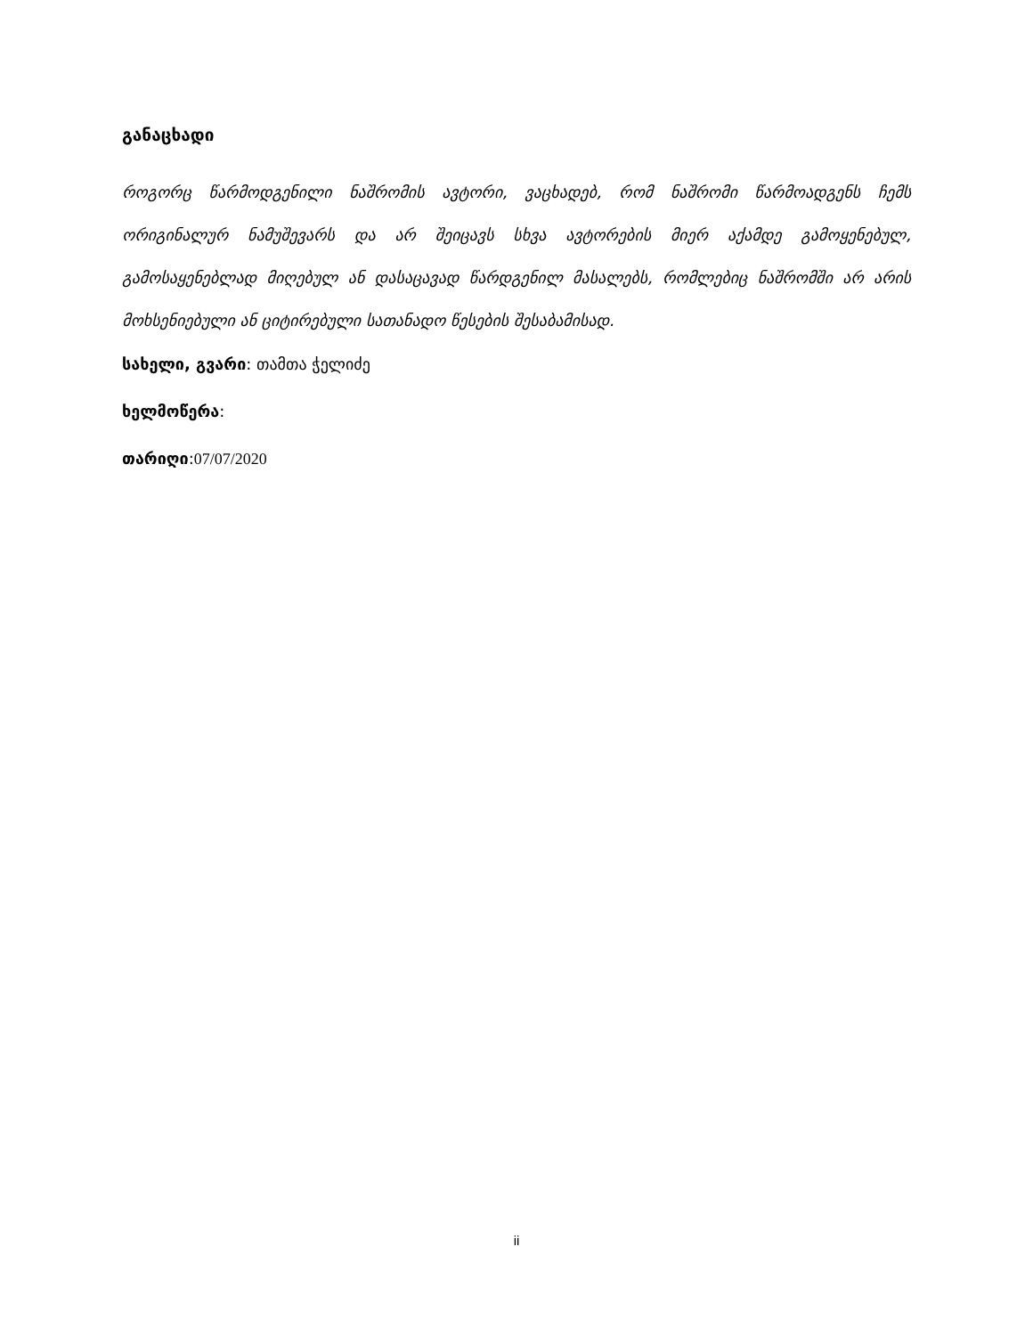განაცხადი
როგორც წარმოდგენილი ნაშრომის ავტორი, ვაცხადებ, რომ ნაშრომი წარმოადგენს ჩემს ორიგინალურ ნამუშევარს და არ შეიცავს სხვა ავტორების მიერ აქამდე გამოყენებულ, გამოსაყენებლად მიღებულ ან დასაცავად წარდგენილ მასალებს, რომლებიც ნაშრომში არ არის მოხსენიებული ან ციტირებული სათანადო წესების შესაბამისად.
სახელი, გვარი: თამთა ჭელიძე
ხელმოწერა:
თარიღი:07/07/2020
ii